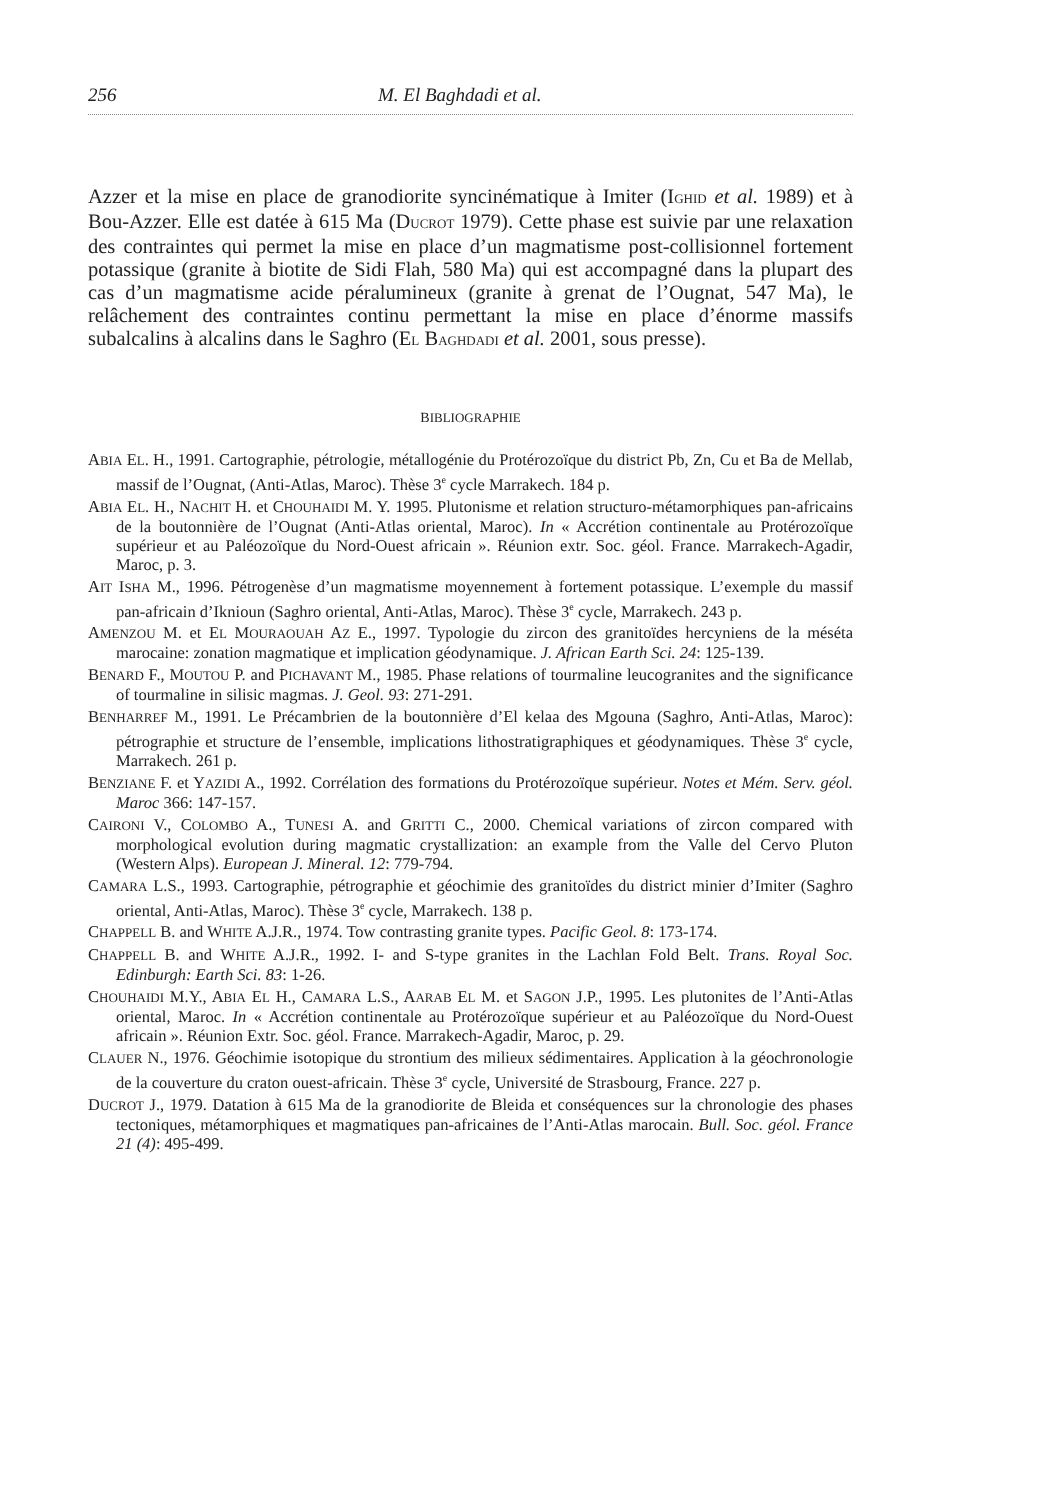256 M. El Baghdadi et al.
Azzer et la mise en place de granodiorite syncinématique à Imiter (IGHID et al. 1989) et à Bou-Azzer. Elle est datée à 615 Ma (DUCROT 1979). Cette phase est suivie par une relaxation des contraintes qui permet la mise en place d’un magmatisme post-collisionnel fortement potassique (granite à biotite de Sidi Flah, 580 Ma) qui est accompagné dans la plupart des cas d’un magmatisme acide péralumineux (granite à grenat de l’Ougnat, 547 Ma), le relâchement des contraintes continu permettant la mise en place d’énorme massifs subalcalins à alcalins dans le Saghro (EL BAGHDADI et al. 2001, sous presse).
BIBLIOGRAPHIE
ABIA EL. H., 1991. Cartographie, pétrologie, métallogénie du Protérozoïque du district Pb, Zn, Cu et Ba de Mellab, massif de l’Ougnat, (Anti-Atlas, Maroc). Thèse 3<sup>e</sup> cycle Marrakech. 184 p.
ABIA EL. H., NACHIT H. et CHOUHAIDI M. Y. 1995. Plutonisme et relation structuro-métamorphiques pan-africains de la boutonnière de l’Ougnat (Anti-Atlas oriental, Maroc). In « Accrétion continentale au Protérozoïque supérieur et au Paléozoïque du Nord-Ouest africain ». Réunion extr. Soc. géol. France. Marrakech-Agadir, Maroc, p. 3.
AIT ISHA M., 1996. Pétrogenèse d’un magmatisme moyennement à fortement potassique. L’exemple du massif pan-africain d’Iknioun (Saghro oriental, Anti-Atlas, Maroc). Thèse 3<sup>e</sup> cycle, Marrakech. 243 p.
AMENZOU M. et EL MOURAOUAH AZ E., 1997. Typologie du zircon des granitoïdes hercyniens de la méséta marocaine: zonation magmatique et implication géodynamique. J. African Earth Sci. 24: 125-139.
BENARD F., MOUTOU P. and PICHAVANT M., 1985. Phase relations of tourmaline leucogranites and the significance of tourmaline in silisic magmas. J. Geol. 93: 271-291.
BENHARREF M., 1991. Le Précambrien de la boutonnière d’El kelaa des Mgouna (Saghro, Anti-Atlas, Maroc): pétrographie et structure de l’ensemble, implications lithostratigraphiques et géodynamiques. Thèse 3<sup>e</sup> cycle, Marrakech. 261 p.
BENZIANE F. et YAZIDI A., 1992. Corrélation des formations du Protérozoïque supérieur. Notes et Mém. Serv. géol. Maroc 366: 147-157.
CAIRONI V., COLOMBO A., TUNESI A. and GRITTI C., 2000. Chemical variations of zircon compared with morphological evolution during magmatic crystallization: an example from the Valle del Cervo Pluton (Western Alps). European J. Mineral. 12: 779-794.
CAMARA L.S., 1993. Cartographie, pétrographie et géochimie des granitoïdes du district minier d’Imiter (Saghro oriental, Anti-Atlas, Maroc). Thèse 3<sup>e</sup> cycle, Marrakech. 138 p.
CHAPPELL B. and WHITE A.J.R., 1974. Tow contrasting granite types. Pacific Geol. 8: 173-174.
CHAPPELL B. and WHITE A.J.R., 1992. I- and S-type granites in the Lachlan Fold Belt. Trans. Royal Soc. Edinburgh: Earth Sci. 83: 1-26.
CHOUHAIDI M.Y., ABIA EL H., CAMARA L.S., AARAB EL M. et SAGON J.P., 1995. Les plutonites de l’Anti-Atlas oriental, Maroc. In « Accrétion continentale au Protérozoïque supérieur et au Paléozoïque du Nord-Ouest africain ». Réunion Extr. Soc. géol. France. Marrakech-Agadir, Maroc, p. 29.
CLAUER N., 1976. Géochimie isotopique du strontium des milieux sédimentaires. Application à la géochronologie de la couverture du craton ouest-africain. Thèse 3<sup>e</sup> cycle, Université de Strasbourg, France. 227 p.
DUCROT J., 1979. Datation à 615 Ma de la granodiorite de Bleida et conséquences sur la chronologie des phases tectoniques, métamorphiques et magmatiques pan-africaines de l’Anti-Atlas marocain. Bull. Soc. géol. France 21 (4): 495-499.